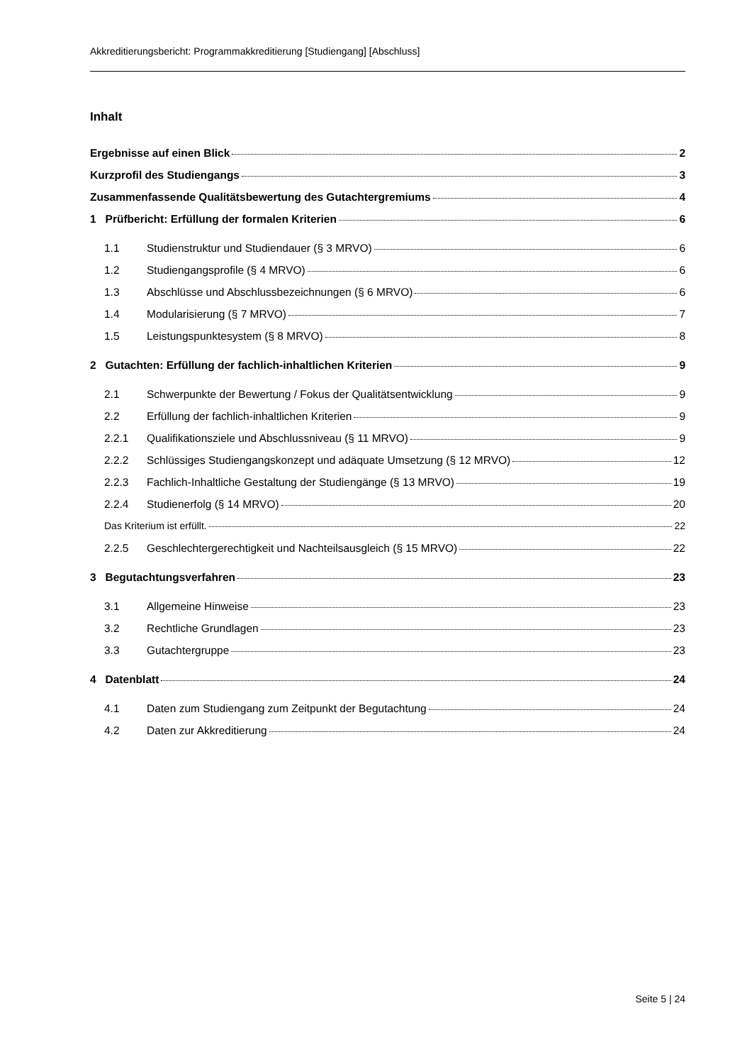Akkreditierungsbericht: Programmakkreditierung [Studiengang] [Abschluss]
Inhalt
Ergebnisse auf einen Blick 2
Kurzprofil des Studiengangs 3
Zusammenfassende Qualitätsbewertung des Gutachtergremiums 4
1 Prüfbericht: Erfüllung der formalen Kriterien 6
1.1 Studienstruktur und Studiendauer (§ 3 MRVO) 6
1.2 Studiengangsprofile (§ 4 MRVO) 6
1.3 Abschlüsse und Abschlussbezeichnungen (§ 6 MRVO) 6
1.4 Modularisierung (§ 7 MRVO) 7
1.5 Leistungspunktesystem (§ 8 MRVO) 8
2 Gutachten: Erfüllung der fachlich-inhaltlichen Kriterien 9
2.1 Schwerpunkte der Bewertung / Fokus der Qualitätsentwicklung 9
2.2 Erfüllung der fachlich-inhaltlichen Kriterien 9
2.2.1 Qualifikationsziele und Abschlussniveau (§ 11 MRVO) 9
2.2.2 Schlüssiges Studiengangskonzept und adäquate Umsetzung (§ 12 MRVO) 12
2.2.3 Fachlich-Inhaltliche Gestaltung der Studiengänge (§ 13 MRVO) 19
2.2.4 Studienerfolg (§ 14 MRVO) 20
Das Kriterium ist erfüllt. 22
2.2.5 Geschlechtergerechtigkeit und Nachteilsausgleich (§ 15 MRVO) 22
3 Begutachtungsverfahren 23
3.1 Allgemeine Hinweise 23
3.2 Rechtliche Grundlagen 23
3.3 Gutachtergruppe 23
4 Datenblatt 24
4.1 Daten zum Studiengang zum Zeitpunkt der Begutachtung 24
4.2 Daten zur Akkreditierung 24
Seite 5 | 24